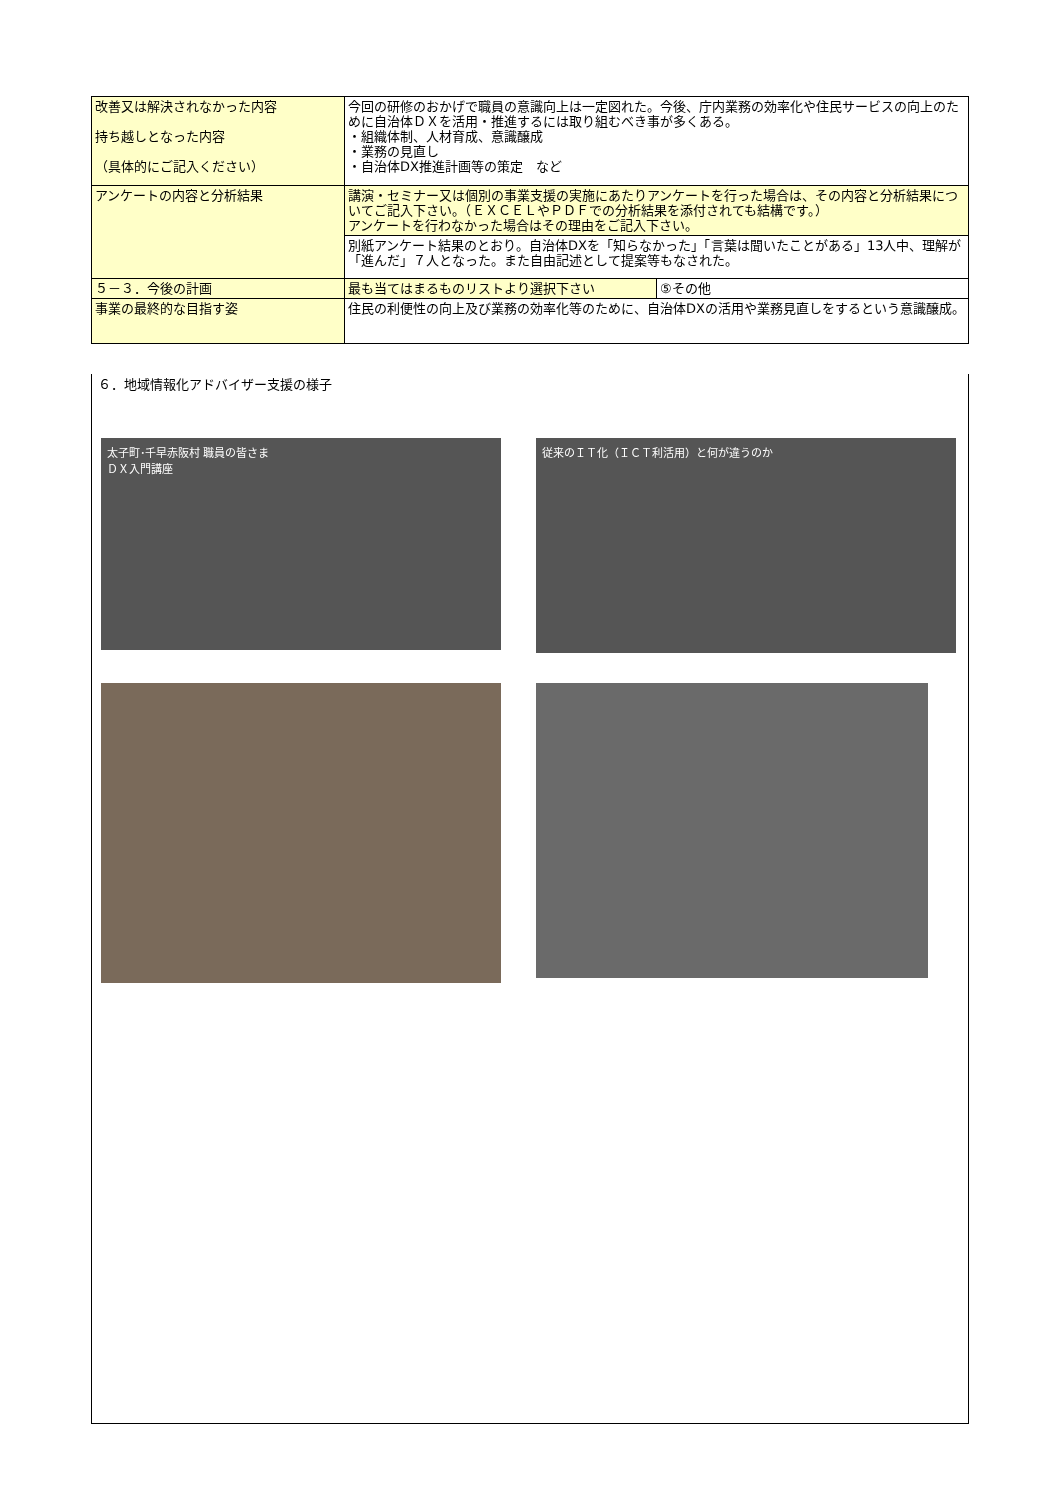| 改善又は解決されなかった内容 持ち越しとなった内容 （具体的にご記入ください） | 今回の研修のおかげで職員の意識向上は一定図れた。今後、庁内業務の効率化や住民サービスの向上のために自治体ＤＸを活用・推進するには取り組むべき事が多くある。 ・組織体制、人材育成、意識醸成 ・業務の見直し ・自治体DX推進計画等の策定 など | |
| アンケートの内容と分析結果 | 講演・セミナー又は個別の事業支援の実施にあたりアンケートを行った場合は、その内容と分析結果についてご記入下さい。（ＥＸＣＥＬやＰＤＦでの分析結果を添付されても結構です。） アンケートを行わなかった場合はその理由をご記入下さい。 | |
| | 別紙アンケート結果のとおり。自治体DXを「知らなかった」「言葉は聞いたことがある」13人中、理解が「進んだ」７人となった。また自由記述として提案等もなされた。 | |
| ５－３．今後の計画 | 最も当てはまるものリストより選択下さい | ⑤その他 |
| 事業の最終的な目指す姿 | 住民の利便性の向上及び業務の効率化等のために、自治体DXの活用や業務見直しをするという意識醸成。 | |
６．地域情報化アドバイザー支援の様子
太子町･千早赤阪村 職員の皆さま
ＤＸ入門講座
従来のＩＴ化（ＩＣＴ利活用）と何が違うのか